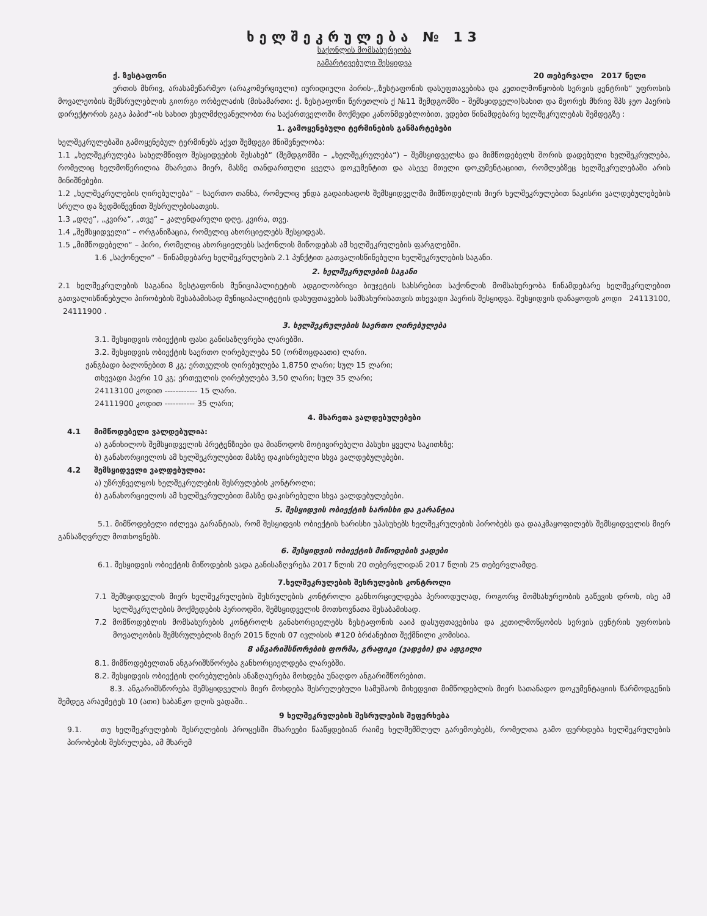ხელშეკრულება № 13
საქონლის მომსახურეობა
გამარტივებული შესყიდვა
ქ. ზესტაფონი 20 თებერვალი 2017 წელი
ერთის მხრივ, არასამეწარმეო (არაკომერციული) იურიდიული პირის-,,ზესტაფონის დასუფთავებისა და კეთილმოწყობის სერვის ცენტრის“ უფროსის მოვალეობის შემსრულებლის გიორგი ორბელაძის (მისამართი: ქ. ზესტაფონი წერეთლის ქ №11 შემდგომში – შემსყიდველი)სახით და მეორეს მხრივ შპს ჯეო ჰაერის დირექტორის გაგა პაპიძ“-ის სახით ვხელმძღვანელობთ რა საქართველოში მოქმედი კანონმდებლობით, ვდებთ წინამდებარე ხელშეკრულებას შემდეგზე :
1. გამოყენებული ტერმინების განმარტებები
ხელშეკრულებაში გამოყენებულ ტერმინებს აქვთ შემდეგი მნიშვნელობა:
1.1 „ხელშეკრულება სახელმწიფო შესყიდვების შესახებ“ (შემდგომში – „ხელშეკრულება“) – შემსყიდველსა და მიმწოდებელს შორის დადებული ხელშეკრულება, რომელიც ხელმოწერილია მხარეთა მიერ, მასზე თანდართული ყველა დოკუმენტით და ასევე მთელი დოკუმენტაციით, რომლებზეც ხელშეკრულებაში არის მინიშნებები.
1.2 „ხელშეკრულების ღირებულება“ – საერთო თანხა, რომელიც უნდა გადაიხადოს შემსყიდველმა მიმწოდებლის მიერ ხელშეკრულებით ნაკისრი ვალდებულებების სრული და ზედმიწევნით შესრულებისათვის.
1.3 „დღე“, „კვირა“, „თვე“ – კალენდარული დღე, კვირა, თვე.
1.4 „შემსყიდველი“ – ორგანიზაცია, რომელიც ახორციელებს შესყიდვას.
1.5 „მიმწოდებელი“ – პირი, რომელიც ახორციელებს საქონლის მიწოდებას ამ ხელშეკრულების ფარგლებში.
1.6 „საქონელი“ – წინამდებარე ხელშეკრულების 2.1 პუნქტით გათვალისწინებული ხელშეკრულების საგანი.
2. ხელშეკრულების საგანი
2.1 ხელშეკრულების საგანია ზესტაფონის მუნიციპალიტეტის ადგილობრივი ბიუჯეტის სახსრებით საქონლის მომსახურეობა წინამდებარე ხელშეკრულებით გათვალისწინებული პირობების შესაბამისად მუნიციპალიტეტის დასუფთავების სამსახურისათვის თხევადი ჰაერის შესყიდვა. შესყიდვის დანაყოფის კოდი 24113100, 24111900 .
3. ხელშეკრულების საერთო ღირებულება
3.1. შესყიდვის ობიექტის ფასი განისაზღვრება ლარებში.
3.2. შესყიდვის ობიექტის საერთო ღირებულება 50 (ორმოცდაათი) ლარი.
ჟანგბადი ბალონებით 8 კგ; ერთეულის ღირებულება 1,8750 ლარი; სულ 15 ლარი;
თხევადი ჰაერი 10 კგ; ერთეულის ღირებულება 3,50 ლარი; სულ 35 ლარი;
24113100 კოდით ------------ 15 ლარი.
24111900 კოდით ----------- 35 ლარი;
4. მხარეთა ვალდებულებები
4.1 მიმწოდებელი ვალდებულია:
ა) განიხილოს შემსყიდველის პრეტენზიები და მიაწოდოს მოტივირებული პასუხი ყველა საკითხზე;
ბ) განახორციელოს ამ ხელშეკრულებით მასზე დაკისრებული სხვა ვალდებულებები.
4.2 შემსყიდველი ვალდებულია:
ა) უზრუნველყოს ხელშეკრულების შესრულების კონტროლი;
ბ) განახორციელოს ამ ხელშეკრულებით მასზე დაკისრებული სხვა ვალდებულებები.
5. შესყიდვის ობიექტის ხარისხი და გარანტია
5.1. მიმწოდებელი იძლევა გარანტიას, რომ შესყიდვის ობიექტის ხარისხი უპასუხებს ხელშეკრულების პირობებს და დააკმაყოფილებს შემსყიდველის მიერ განსაზღვრულ მოთხოვნებს.
6. შესყიდვის ობიექტის მიწოდების ვადები
6.1. შესყიდვის ობიექტის მიწოდების ვადა განისაზღვრება 2017 წლის 20 თებერვლიდან 2017 წლის 25 თებერვლამდე.
7.ხელშეკრულების შესრულების კონტროლი
7.1 შემსყიდველის მიერ ხელშეკრულების შესრულების კონტროლი განხორციელდება პერიოდულად, როგორც მომსახურეობის გაწევის დროს, ისე ამ ხელშეკრულების მოქმედების პერიოდში, შემსყიდველის მოთხოვნათა შესაბამისად.
7.2 მომწოდებლის მომსახურების კონტროლს განახორციელებს ზესტაფონის ააიპ დასუფთავებისა და კეთილმოწყობის სერვის ცენტრის უფროსის მოვალეობის შემსრულებლის მიერ 2015 წლის 07 ივლისის #120 ბრძანებით შექმნილი კომისია.
8 ანგარიშსწორების ფორმა, გრაფიკი (ვადები) და ადგილი
8.1. მიმწოდებელთან ანგარიშსწორება განხორციელდება ლარებში.
8.2. შესყიდვის ობიექტის ღირებულების ანაზღაურება მოხდება უნაღდო ანგარიშწორებით.
8.3. ანგარიშსწორება შემსყიდველის მიერ მოხდება შესრულებული სამუშაოს მიხედვით მიმწოდებლის მიერ სათანადო დოკუმენტაციის წარმოდგენის შემდეგ არაუმეტეს 10 (ათი) საბანკო დღის ვადაში..
9 ხელშეკრულების შესრულების შეფერხება
9.1. თუ ხელშეკრულების შესრულების პროცესში მხარეები წააწყდებიან რაიმე ხელშემშლელ გარემოებებს, რომელთა გამო ფერხდება ხელშეკრულების პირობების შესრულება, ამ მხარემ